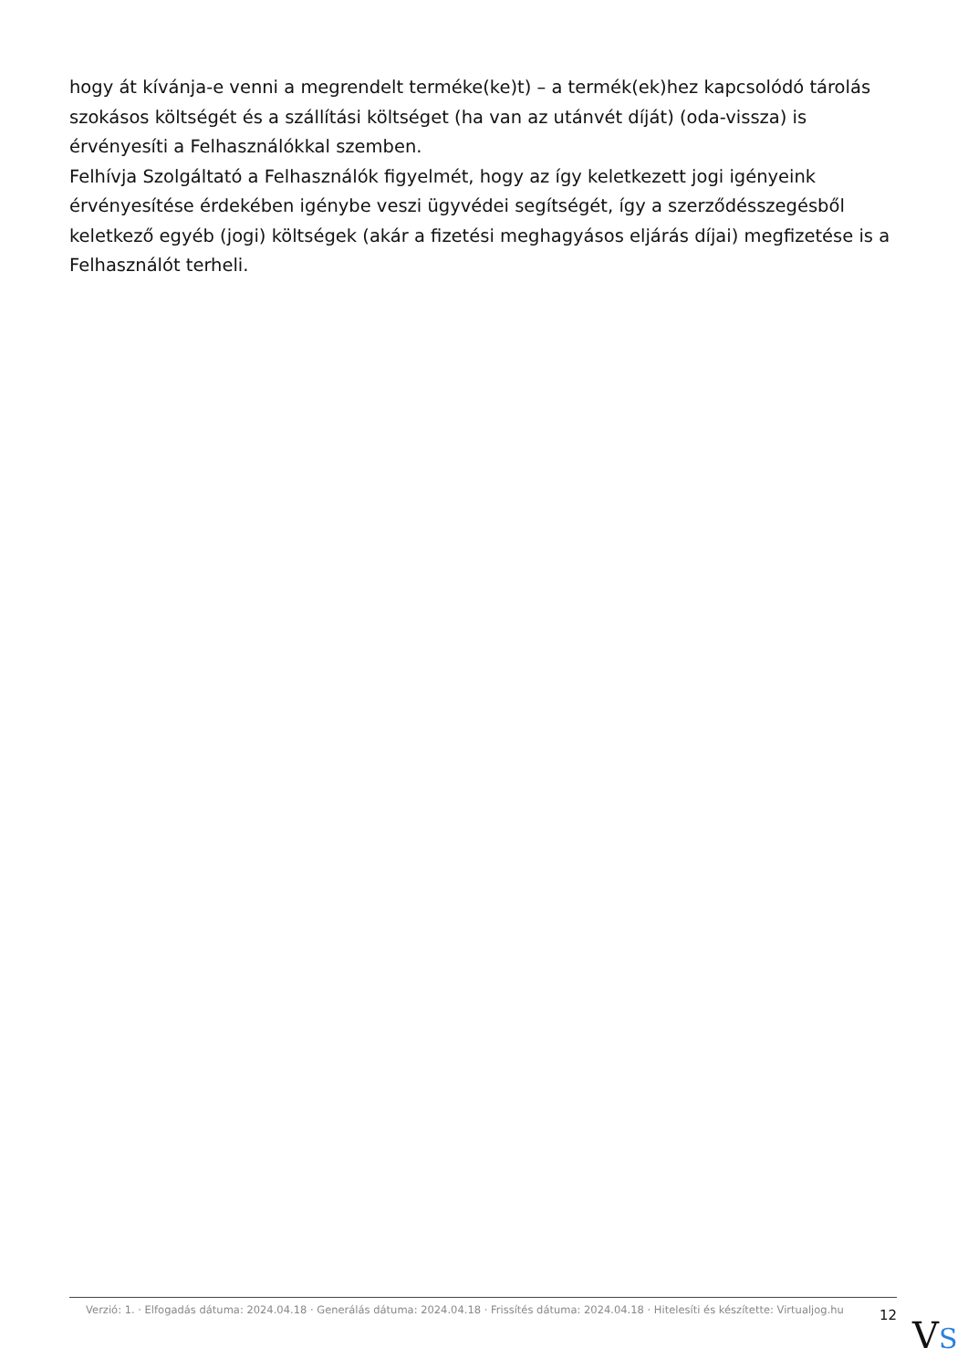hogy át kívánja-e venni a megrendelt terméke(ke)t) – a termék(ek)hez kapcsolódó tárolás szokásos költségét és a szállítási költséget (ha van az utánvét díját) (oda-vissza) is érvényesíti a Felhasználókkal szemben.
Felhívja Szolgáltató a Felhasználók figyelmét, hogy az így keletkezett jogi igényeink érvényesítése érdekében igénybe veszi ügyvédei segítségét, így a szerződésszegésből keletkező egyéb (jogi) költségek (akár a fizetési meghagyásos eljárás díjai) megfizetése is a Felhasználót terheli.
Verzió: 1. · Elfogadás dátuma: 2024.04.18 · Generálás dátuma: 2024.04.18 · Frissítés dátuma: 2024.04.18 · Hitelesíti és készítette: Virtualjog.hu
12
VS